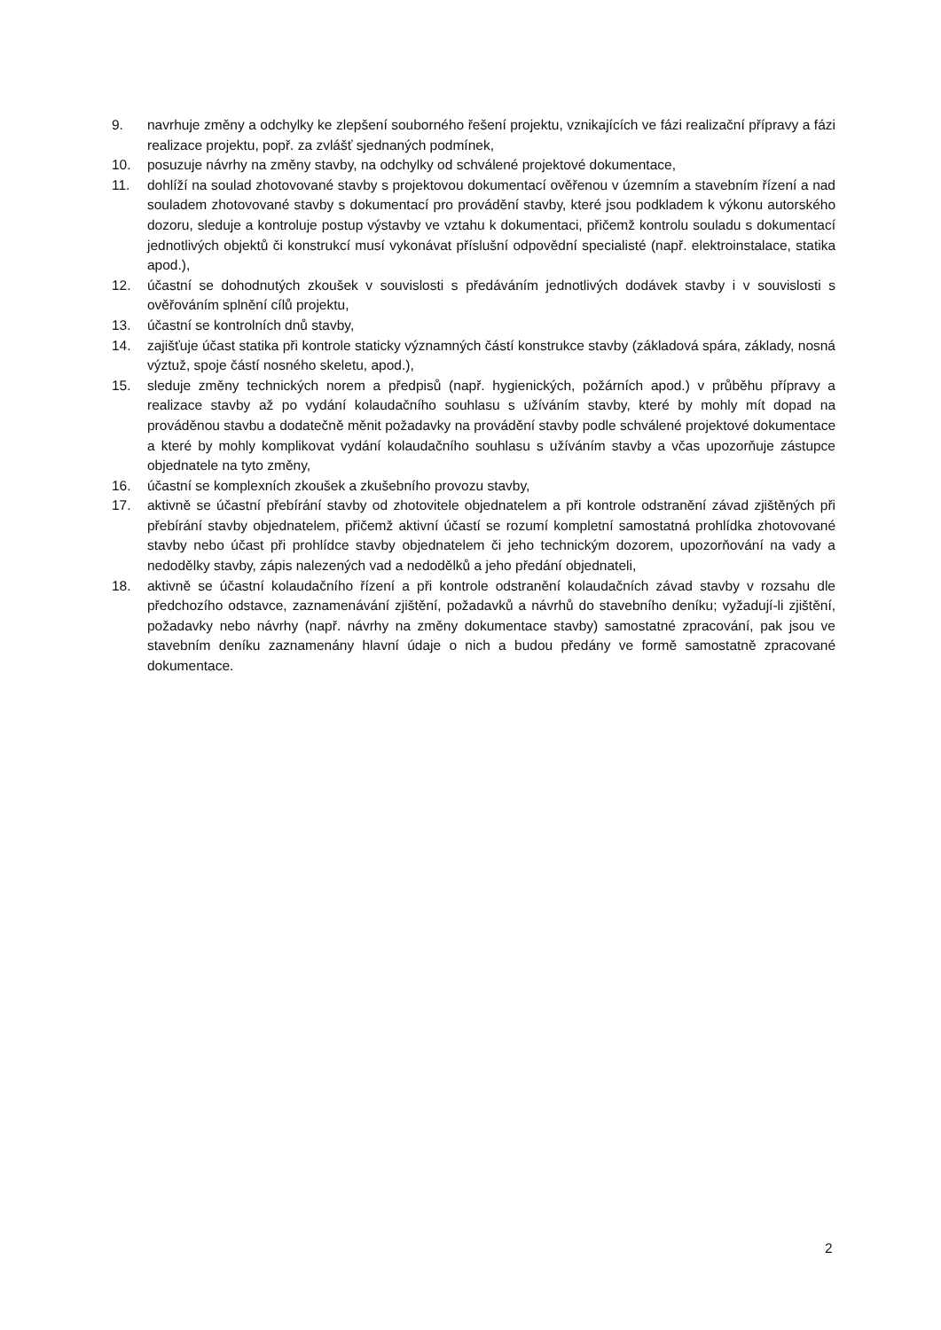9. navrhuje změny a odchylky ke zlepšení souborného řešení projektu, vznikajících ve fázi realizační přípravy a fázi realizace projektu, popř. za zvlášť sjednaných podmínek,
10. posuzuje návrhy na změny stavby, na odchylky od schválené projektové dokumentace,
11. dohlíží na soulad zhotovované stavby s projektovou dokumentací ověřenou v územním a stavebním řízení a nad souladem zhotovované stavby s dokumentací pro provádění stavby, které jsou podkladem k výkonu autorského dozoru, sleduje a kontroluje postup výstavby ve vztahu k dokumentaci, přičemž kontrolu souladu s dokumentací jednotlivých objektů či konstrukcí musí vykonávat příslušní odpovědní specialisté (např. elektroinstalace, statika apod.),
12. účastní se dohodnutých zkoušek v souvislosti s předáváním jednotlivých dodávek stavby i v souvislosti s ověřováním splnění cílů projektu,
13. účastní se kontrolních dnů stavby,
14. zajišťuje účast statika při kontrole staticky významných částí konstrukce stavby (základová spára, základy, nosná výztuž, spoje částí nosného skeletu, apod.),
15. sleduje změny technických norem a předpisů (např. hygienických, požárních apod.) v průběhu přípravy a realizace stavby až po vydání kolaudačního souhlasu s užíváním stavby, které by mohly mít dopad na prováděnou stavbu a dodatečně měnit požadavky na provádění stavby podle schválené projektové dokumentace a které by mohly komplikovat vydání kolaudačního souhlasu s užíváním stavby a včas upozorňuje zástupce objednatele na tyto změny,
16. účastní se komplexních zkoušek a zkušebního provozu stavby,
17. aktivně se účastní přebírání stavby od zhotovitele objednatelem a při kontrole odstranění závad zjištěných při přebírání stavby objednatelem, přičemž aktivní účastí se rozumí kompletní samostatná prohlídka zhotovované stavby nebo účast při prohlídce stavby objednatelem či jeho technickým dozorem, upozorňování na vady a nedodělky stavby, zápis nalezených vad a nedodělků a jeho předání objednateli,
18. aktivně se účastní kolaudačního řízení a při kontrole odstranění kolaudačních závad stavby v rozsahu dle předchozího odstavce, zaznamenávání zjištění, požadavků a návrhů do stavebního deníku; vyžadují-li zjištění, požadavky nebo návrhy (např. návrhy na změny dokumentace stavby) samostatné zpracování, pak jsou ve stavebním deníku zaznamenány hlavní údaje o nich a budou předány ve formě samostatně zpracované dokumentace.
2